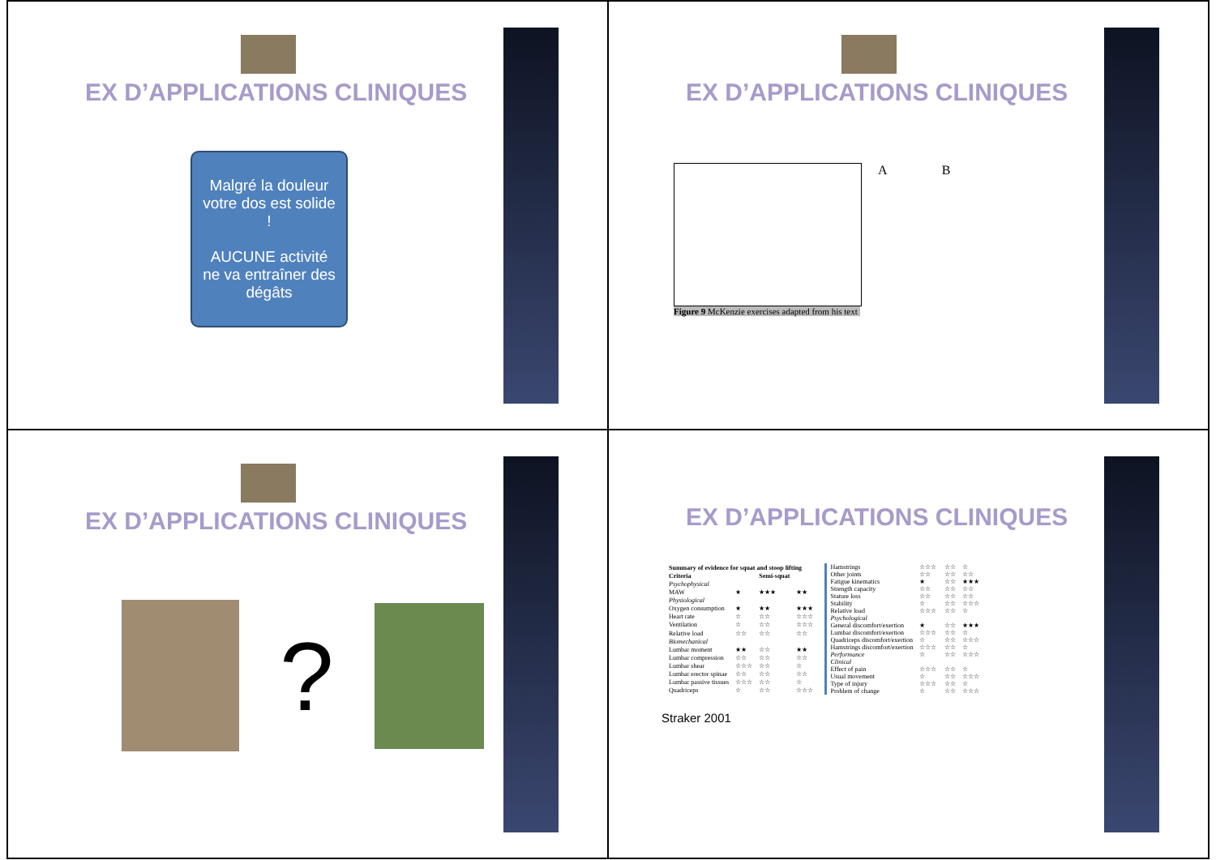EX D’APPLICATIONS CLINIQUES
Malgré la douleur votre dos est solide !
AUCUNE activité ne va entraîner des dégâts
EX D’APPLICATIONS CLINIQUES
Figure 9 McKenzie exercises adapted from his text
A B
EX D’APPLICATIONS CLINIQUES
?
EX D’APPLICATIONS CLINIQUES
| Summary of evidence for squat and stoop lifting | | | |
| --- | --- | --- | --- |
| Criteria | | Semi-squat | |
| Psychophysical | | | |
| MAW | ★ | ★★★ | ★★ |
| Physiological | | | |
| Oxygen consumption | ★ | ★★ | ★★★ |
| Heart rate | ☆ | ☆☆ | ☆☆☆ |
| Ventilation | ☆ | ☆☆ | ☆☆☆ |
| Relative load | ☆☆ | ☆☆ | ☆☆ |
| Biomechanical | | | |
| Lumbar moment | ★★ | ☆☆ | ★★ |
| Lumbar compression | ☆☆ | ☆☆ | ☆☆ |
| Lumbar shear | ☆☆☆ | ☆☆ | ☆ |
| Lumbar erector spinae | ☆☆ | ☆☆ | ☆☆ |
| Lumbar passive tissues | ☆☆☆ | ☆☆ | ☆ |
| Quadriceps | ☆ | ☆☆ | ☆☆☆ |
| Hamstrings | ☆☆☆ | ☆☆ | ☆ |
| Other joints | ☆☆ | ☆☆ | ☆☆ |
| Fatigue kinematics | ★ | ☆☆ | ★★★ |
| Strength capacity | ☆☆ | ☆☆ | ☆☆ |
| Stature loss | ☆☆ | ☆☆ | ☆☆ |
| Stability | ☆ | ☆☆ | ☆☆☆ |
| Relative load | ☆☆☆ | ☆☆ | ☆ |
| Psychological | | | |
| General discomfort/exertion | ★ | ☆☆ | ★★★ |
| Lumbar discomfort/exertion | ☆☆☆ | ☆☆ | ☆ |
| Quadriceps discomfort/exertion | ☆ | ☆☆ | ☆☆☆ |
| Hamstrings discomfort/exertion | ☆☆☆ | ☆☆ | ☆ |
| Performance | ☆ | ☆☆ | ☆☆☆ |
| Clinical | | | |
| Effect of pain | ☆☆☆ | ☆☆ | ☆ |
| Usual movement | ☆ | ☆☆ | ☆☆☆ |
| Type of injury | ☆☆☆ | ☆☆ | ☆ |
| Problem of change | ☆ | ☆☆ | ☆☆☆ |
Straker 2001